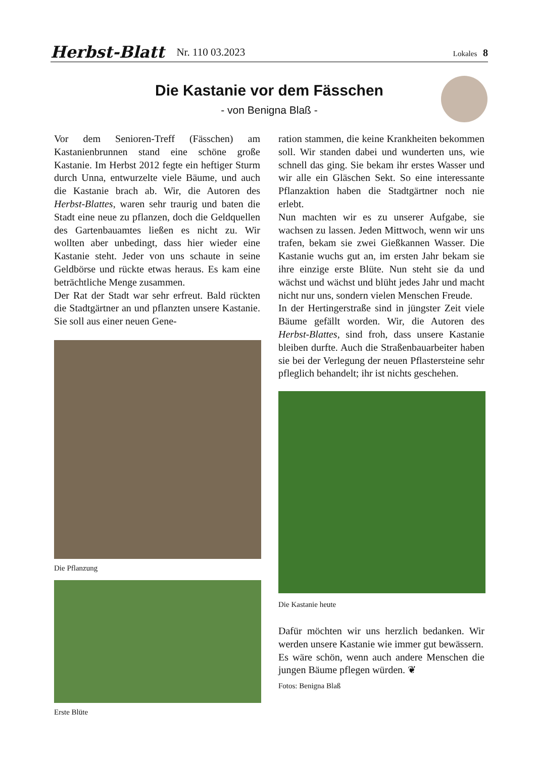Herbst-Blatt Nr. 110 03.2023 Lokales 8
Die Kastanie vor dem Fässchen
- von Benigna Blaß -
Vor dem Senioren-Treff (Fässchen) am Kastanienbrunnen stand eine schöne große Kastanie. Im Herbst 2012 fegte ein heftiger Sturm durch Unna, entwurzelte viele Bäume, und auch die Kastanie brach ab. Wir, die Autoren des Herbst-Blattes, waren sehr traurig und baten die Stadt eine neue zu pflanzen, doch die Geldquellen des Gartenbauamtes ließen es nicht zu. Wir wollten aber unbedingt, dass hier wieder eine Kastanie steht. Jeder von uns schaute in seine Geldbörse und rückte etwas heraus. Es kam eine beträchtliche Menge zusammen.
Der Rat der Stadt war sehr erfreut. Bald rückten die Stadtgärtner an und pflanzten unsere Kastanie. Sie soll aus einer neuen Gene-
Die Pflanzung
Erste Blüte
ration stammen, die keine Krankheiten bekommen soll. Wir standen dabei und wunderten uns, wie schnell das ging. Sie bekam ihr erstes Wasser und wir alle ein Gläschen Sekt. So eine interessante Pflanzaktion haben die Stadtgärtner noch nie erlebt.
Nun machten wir es zu unserer Aufgabe, sie wachsen zu lassen. Jeden Mittwoch, wenn wir uns trafen, bekam sie zwei Gießkannen Wasser. Die Kastanie wuchs gut an, im ersten Jahr bekam sie ihre einzige erste Blüte. Nun steht sie da und wächst und wächst und blüht jedes Jahr und macht nicht nur uns, sondern vielen Menschen Freude.
In der Hertingerstraße sind in jüngster Zeit viele Bäume gefällt worden. Wir, die Autoren des Herbst-Blattes, sind froh, dass unsere Kastanie bleiben durfte. Auch die Straßenbauarbeiter haben sie bei der Verlegung der neuen Pflastersteine sehr pfleglich behandelt; ihr ist nichts geschehen.
Die Kastanie heute
Dafür möchten wir uns herzlich bedanken. Wir werden unsere Kastanie wie immer gut bewässern.
Es wäre schön, wenn auch andere Menschen die jungen Bäume pflegen würden. ❦
Fotos: Benigna Blaß